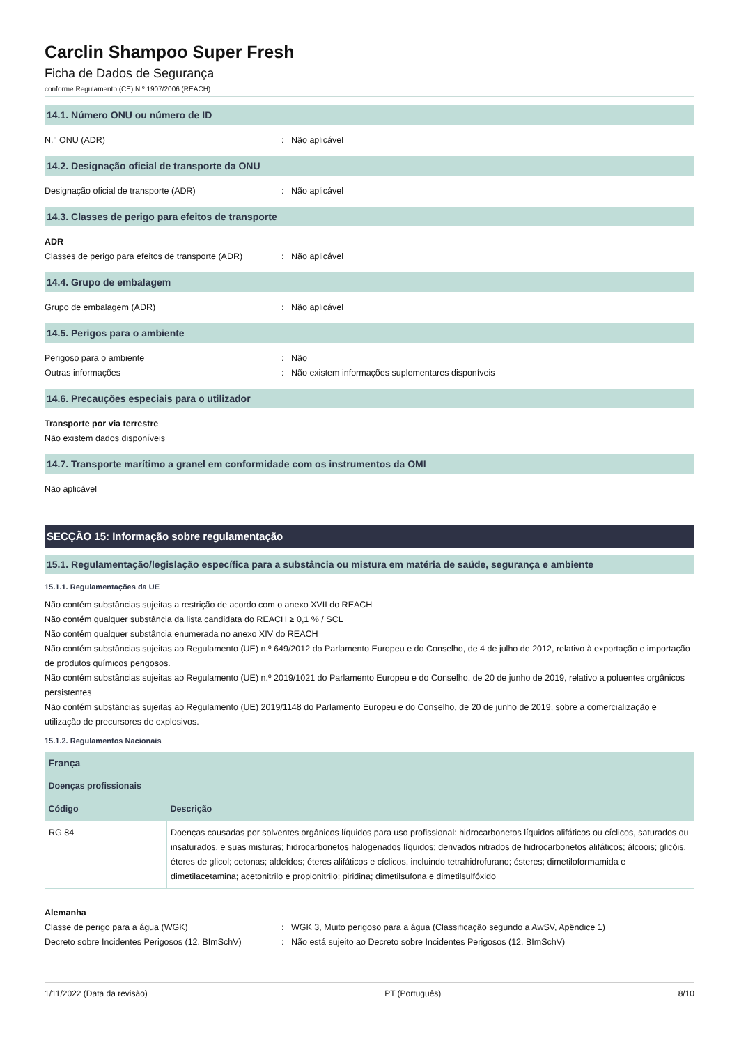Carclin Shampoo Super Fresh
Ficha de Dados de Segurança
conforme Regulamento (CE) N.º 1907/2006 (REACH)
14.1. Número ONU ou número de ID
N.° ONU (ADR): Não aplicável
14.2. Designação oficial de transporte da ONU
Designação oficial de transporte (ADR): Não aplicável
14.3. Classes de perigo para efeitos de transporte
ADR
Classes de perigo para efeitos de transporte (ADR): Não aplicável
14.4. Grupo de embalagem
Grupo de embalagem (ADR): Não aplicável
14.5. Perigos para o ambiente
Perigoso para o ambiente: Não
Outras informações: Não existem informações suplementares disponíveis
14.6. Precauções especiais para o utilizador
Transporte por via terrestre
Não existem dados disponíveis
14.7. Transporte marítimo a granel em conformidade com os instrumentos da OMI
Não aplicável
SECÇÃO 15: Informação sobre regulamentação
15.1. Regulamentação/legislação específica para a substância ou mistura em matéria de saúde, segurança e ambiente
15.1.1. Regulamentações da UE
Não contém substâncias sujeitas a restrição de acordo com o anexo XVII do REACH
Não contém qualquer substância da lista candidata do REACH ≥ 0,1 % / SCL
Não contém qualquer substância enumerada no anexo XIV do REACH
Não contém substâncias sujeitas ao Regulamento (UE) n.º 649/2012 do Parlamento Europeu e do Conselho, de 4 de julho de 2012, relativo à exportação e importação de produtos químicos perigosos.
Não contém substâncias sujeitas ao Regulamento (UE) n.º 2019/1021 do Parlamento Europeu e do Conselho, de 20 de junho de 2019, relativo a poluentes orgânicos persistentes
Não contém substâncias sujeitas ao Regulamento (UE) 2019/1148 do Parlamento Europeu e do Conselho, de 20 de junho de 2019, sobre a comercialização e utilização de precursores de explosivos.
15.1.2. Regulamentos Nacionais
| França | |
| --- | --- |
| Doenças profissionais | |
| Código | Descrição |
| RG 84 | Doenças causadas por solventes orgânicos líquidos para uso profissional: hidrocarbonetos líquidos alifáticos ou cíclicos, saturados ou insaturados, e suas misturas; hidrocarbonetos halogenados líquidos; derivados nitrados de hidrocarbonetos alifáticos; álcoois; glicóis, éteres de glicol; cetonas; aldeídos; éteres alifáticos e cíclicos, incluindo tetrahidrofurano; ésteres; dimetiloformamida e dimetilacetamina; acetonitrilo e propionitrilo; piridina; dimetilsufona e dimetilsulfóxido |
Alemanha
Classe de perigo para a água (WGK): WGK 3, Muito perigoso para a água (Classificação segundo a AwSV, Apêndice 1)
Decreto sobre Incidentes Perigosos (12. BImSchV): Não está sujeito ao Decreto sobre Incidentes Perigosos (12. BImSchV)
1/11/2022 (Data da revisão) PT (Português) 8/10